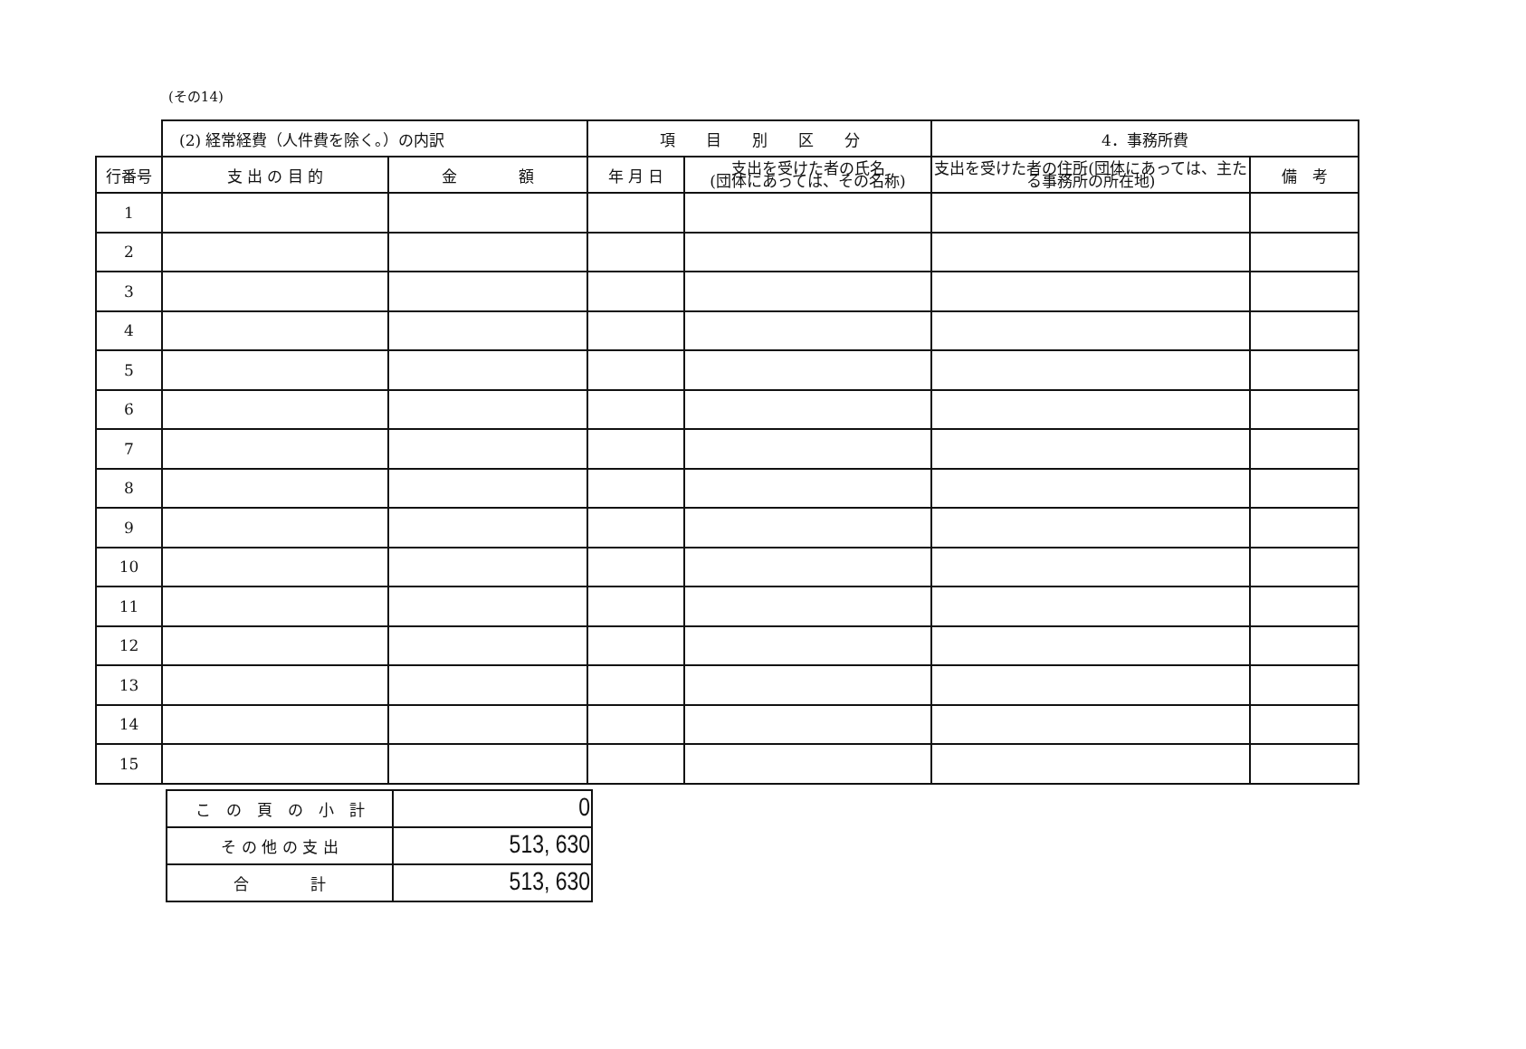(その14)
| | (2) 経常経費（人件費を除く。）の内訳 | | 項 目 別 区 分 | | 4．事務所費 | |
| 行番号 | 支 出 の 目 的 | 金 額 | 年 月 日 | 支出を受けた者の氏名 (団体にあっては、その名称) | 支出を受けた者の住所(団体にあっては、主たる事務所の所在地) | 備 考 |
| 1 | | | | | | |
| 2 | | | | | | |
| 3 | | | | | | |
| 4 | | | | | | |
| 5 | | | | | | |
| 6 | | | | | | |
| 7 | | | | | | |
| 8 | | | | | | |
| 9 | | | | | | |
| 10 | | | | | | |
| 11 | | | | | | |
| 12 | | | | | | |
| 13 | | | | | | |
| 14 | | | | | | |
| 15 | | | | | | |
| こ の 頁 の 小 計 | 0 |
| そ の 他 の 支 出 | 513, 630 |
| 合 計 | 513, 630 |